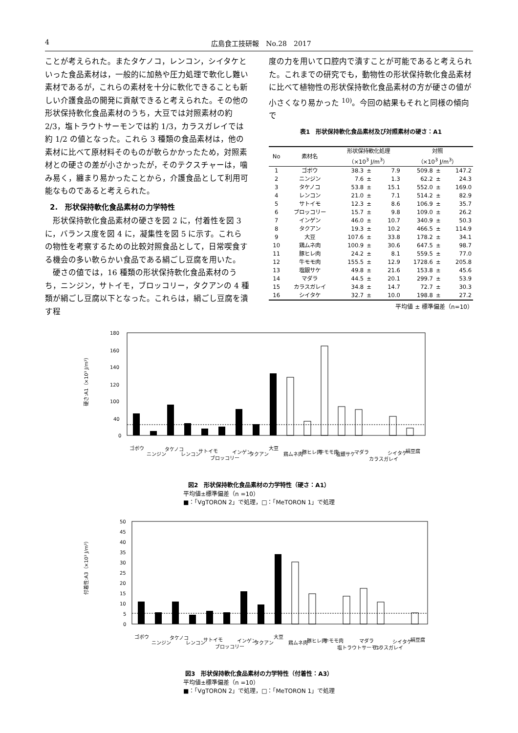4 広島食工技研報　No.28　2017
ことが考えられた。またタケノコ，レンコン，シイタケといった食品素材は，一般的に加熱や圧力処理で軟化し難い素材であるが，これらの素材を十分に軟化できることも新しい介護食品の開発に貢献できると考えられた。その他の形状保持軟化食品素材のうち，大豆では対照素材の約 2/3，塩トラウトサーモンでは約 1/3，カラスガレイでは約 1/2 の値となった。これら 3 種類の食品素材は，他の素材に比べて原材料そのものが軟らかかったため，対照素材との硬さの差が小さかったが，そのテクスチャーは，噛み易く，纏まり易かったことから，介護食品として利用可能なものであると考えられた。
2.　形状保持軟化食品素材の力学特性
　形状保持軟化食品素材の硬さを図 2 に，付着性を図 3 に，バランス度を図 4 に，凝集性を図 5 に示す。これらの物性を考察するための比較対照食品として，日常喫食する機会の多い軟らかい食品である絹ごし豆腐を用いた。
　硬さの値では，16 種類の形状保持軟化食品素材のうち，ニンジン，サトイモ，ブロッコリー，タクアンの 4 種類が絹ごし豆腐以下となった。これらは，絹ごし豆腐を潰す程
度の力を用いて口腔内で潰すことが可能であると考えられた。これまでの研究でも，動物性の形状保持軟化食品素材に比べて植物性の形状保持軟化食品素材の方が硬さの値が小さくなり易かった <sup>10)</sup>。今回の結果もそれと同様の傾向で
表1　形状保持軟化食品素材及び対照素材の硬さ：A1
| No | 素材名 | 形状保持軟化処理 | | | 対照 | | |
| --- | --- | --- | --- | --- | --- | --- | --- |
| | | （×10<sup>3</sup> J/m<sup>3</sup>） | | | （×10<sup>3</sup> J/m<sup>3</sup>） | | |
| 1 | ゴボウ | 38.3 | ± | 7.9 | 509.8 | ± | 147.2 |
| 2 | ニンジン | 7.6 | ± | 1.3 | 62.2 | ± | 24.3 |
| 3 | タケノコ | 53.8 | ± | 15.1 | 552.0 | ± | 169.0 |
| 4 | レンコン | 21.0 | ± | 7.1 | 514.2 | ± | 82.9 |
| 5 | サトイモ | 12.3 | ± | 8.6 | 106.9 | ± | 35.7 |
| 6 | ブロッコリー | 15.7 | ± | 9.8 | 109.0 | ± | 26.2 |
| 7 | インゲン | 46.0 | ± | 10.7 | 340.9 | ± | 50.3 |
| 8 | タクアン | 19.3 | ± | 10.2 | 466.5 | ± | 114.9 |
| 9 | 大豆 | 107.6 | ± | 33.8 | 178.2 | ± | 34.1 |
| 10 | 鶏ムネ肉 | 100.9 | ± | 30.6 | 647.5 | ± | 98.7 |
| 11 | 豚ヒレ肉 | 24.2 | ± | 8.1 | 559.5 | ± | 77.0 |
| 12 | 牛モモ肉 | 155.5 | ± | 12.9 | 1728.6 | ± | 205.8 |
| 13 | 塩銀サケ | 49.8 | ± | 21.6 | 153.8 | ± | 45.6 |
| 14 | マダラ | 44.5 | ± | 20.1 | 299.7 | ± | 53.9 |
| 15 | カラスガレイ | 34.8 | ± | 14.7 | 72.7 | ± | 30.3 |
| 16 | シイタケ | 32.7 | ± | 10.0 | 198.8 | ± | 27.2 |
平均値 ± 標準偏差（n=10）
硬さ:A1（×10³ J/m³）
180
160
140
120
100
40
0
ゴボウ
ニンジン
タケノコ
レンコン
サトイモ
ブロッコリー
インゲン
タクアン
大豆
鶏ムネ肉
豚ヒレ肉
牛モモ肉
塩銀サケ
マダラ
カラスガレイ
シイタケ
絹豆腐
図2　形状保持軟化食品素材の力学特性（硬さ：A1）
平均値±標準偏差（n =10）
■：「VgTORON 2」で処理，□：「MeTORON 1」で処理
付着性:A3（×10³ J/m³）
50
45
40
35
30
25
20
15
10
5
0
ゴボウ
ニンジン
タケノコ
レンコン
サトイモ
ブロッコリー
インゲン
タクアン
大豆
鶏ムネ肉
豚ヒレ肉
牛モモ肉
塩トラウトサーモン
マダラ
カラスガレイ
シイタケ
絹豆腐
図3　形状保持軟化食品素材の力学特性（付着性：A3）
平均値±標準偏差（n =10）
■：「VgTORON 2」で処理，□：「MeTORON 1」で処理